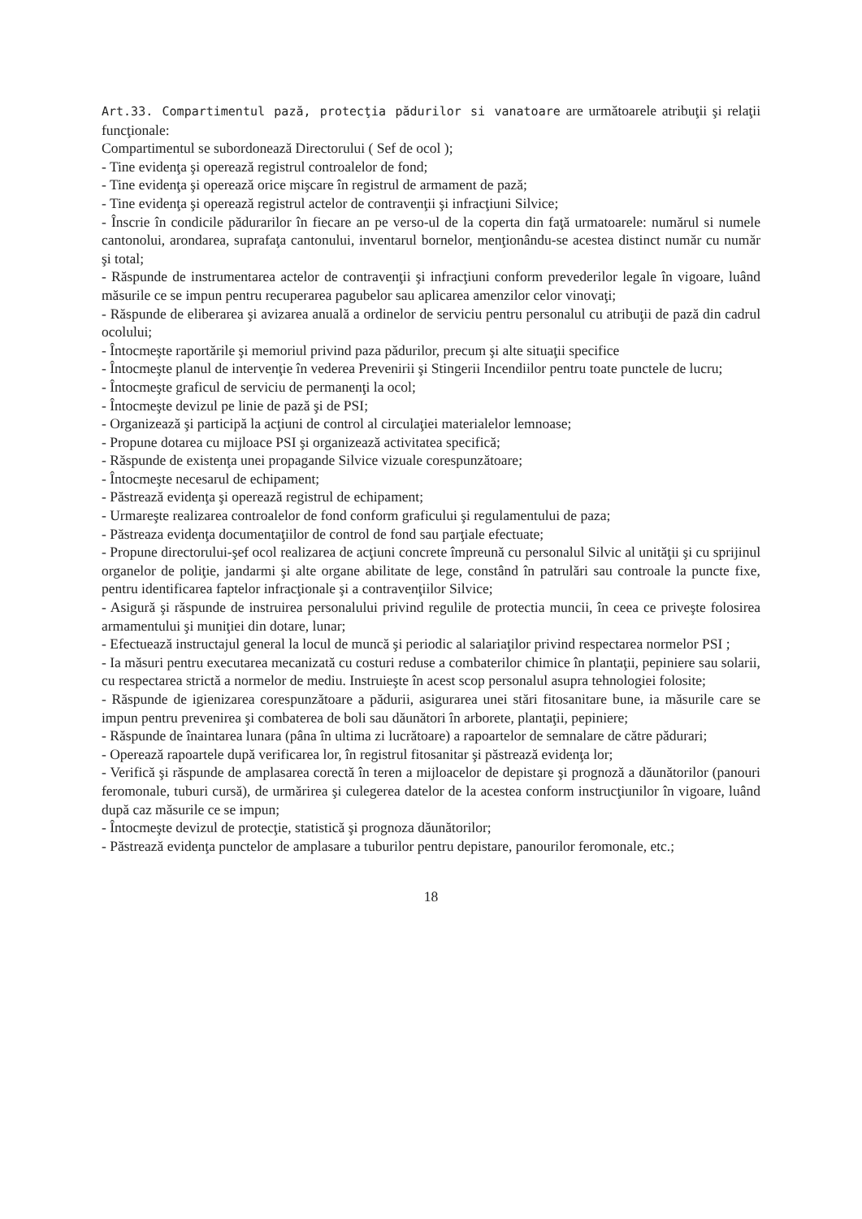Art.33. Compartimentul pază, protecţia pădurilor si vanatoare are următoarele atribuţii şi relaţii funcţionale:
Compartimentul se subordonează Directorului ( Sef de ocol );
- Tine evidenţa şi operează registrul controalelor de fond;
- Tine evidenţa şi operează orice mişcare în registrul de armament de pază;
- Tine evidenţa şi operează registrul actelor de contravenţii şi infracţiuni Silvice;
- Înscrie în condicile pădurarilor în fiecare an pe verso-ul de la coperta din faţă urmatoarele: numărul si numele cantonolui, arondarea, suprafaţa cantonului, inventarul bornelor, menţionându-se acestea distinct număr cu număr şi total;
- Răspunde de instrumentarea actelor de contravenţii şi infracţiuni conform prevederilor legale în vigoare, luând măsurile ce se impun pentru recuperarea pagubelor sau aplicarea amenzilor celor vinovaţi;
- Răspunde de eliberarea şi avizarea anuală a ordinelor de serviciu pentru personalul cu atribuţii de pază din cadrul ocolului;
- Întocmeşte raportările şi memoriul privind paza pădurilor, precum şi alte situaţii specifice
- Întocmeşte planul de intervenţie în vederea Prevenirii şi Stingerii Incendiilor pentru toate punctele de lucru;
- Întocmeşte graficul de serviciu de permanenţi la ocol;
- Întocmeşte devizul pe linie de pază şi de PSI;
- Organizează şi participă la acţiuni de control al circulaţiei materialelor lemnoase;
- Propune dotarea cu mijloace PSI şi organizează activitatea specifică;
- Răspunde de existenţa unei propagande Silvice vizuale corespunzătoare;
- Întocmeşte necesarul de echipament;
- Păstrează evidenţa şi operează registrul de echipament;
- Urmareşte realizarea controalelor de fond conform graficului şi regulamentului de paza;
- Păstreaza evidenţa documentaţiilor de control de fond sau parţiale efectuate;
- Propune directorului-şef ocol realizarea de acţiuni concrete împreună cu personalul Silvic al unităţii şi cu sprijinul organelor de poliţie, jandarmi şi alte organe abilitate de lege, constând în patrulări sau controale la puncte fixe, pentru identificarea faptelor infracţionale şi a contravenţiilor Silvice;
- Asigură şi răspunde de instruirea personalului privind regulile de protectia muncii, în ceea ce priveşte folosirea armamentului şi muniţiei din dotare, lunar;
- Efectuează instructajul general la locul de muncă şi periodic al salariaţilor privind respectarea normelor PSI ;
- Ia măsuri pentru executarea mecanizată cu costuri reduse a combaterilor chimice în plantaţii, pepiniere sau solarii, cu respectarea strictă a normelor de mediu. Instruieşte în acest scop personalul asupra tehnologiei folosite;
- Răspunde de igienizarea corespunzătoare a pădurii, asigurarea unei stări fitosanitare bune, ia măsurile care se impun pentru prevenirea şi combaterea de boli sau dăunători în arborete, plantaţii, pepiniere;
- Răspunde de înaintarea lunara (pâna în ultima zi lucrătoare) a rapoartelor de semnalare de către pădurari;
- Operează rapoartele după verificarea lor, în registrul fitosanitar şi păstrează evidenţa lor;
- Verifică şi răspunde de amplasarea corectă în teren a mijloacelor de depistare şi prognoză a dăunătorilor (panouri feromonale, tuburi cursă), de urmărirea şi culegerea datelor de la acestea conform instrucţiunilor în vigoare, luând după caz măsurile ce se impun;
- Întocmeşte devizul de protecţie, statistică şi prognoza dăunătorilor;
- Păstrează evidenţa punctelor de amplasare a tuburilor pentru depistare, panourilor feromonale, etc.;
18